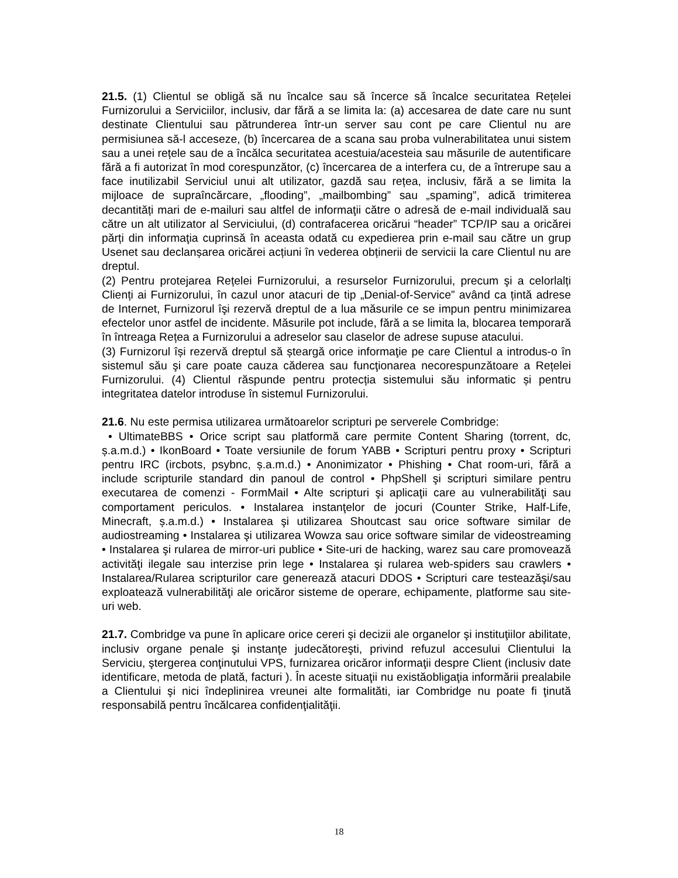21.5. (1) Clientul se obligă să nu încalce sau să încerce să încalce securitatea Rețelei Furnizorului a Serviciilor, inclusiv, dar fără a se limita la: (a) accesarea de date care nu sunt destinate Clientului sau pătrunderea într-un server sau cont pe care Clientul nu are permisiunea să-l acceseze, (b) încercarea de a scana sau proba vulnerabilitatea unui sistem sau a unei rețele sau de a încălca securitatea acestuia/acesteia sau măsurile de autentificare fără a fi autorizat în mod corespunzător, (c) încercarea de a interfera cu, de a întrerupe sau a face inutilizabil Serviciul unui alt utilizator, gazdă sau rețea, inclusiv, fără a se limita la mijloace de supraîncărcare, „flooding”, „mailbombing” sau „spaming”, adică trimiterea decantități mari de e-mailuri sau altfel de informaţii către o adresă de e-mail individuală sau către un alt utilizator al Serviciului, (d) contrafacerea oricărui “header” TCP/IP sau a oricărei părți din informaţia cuprinsă în aceasta odată cu expedierea prin e-mail sau către un grup Usenet sau declanșarea oricărei acțiuni în vederea obținerii de servicii la care Clientul nu are dreptul.
(2) Pentru protejarea Rețelei Furnizorului, a resurselor Furnizorului, precum şi a celorlalți Clienți ai Furnizorului, în cazul unor atacuri de tip „Denial-of-Service” având ca țintă adrese de Internet, Furnizorul îşi rezervă dreptul de a lua măsurile ce se impun pentru minimizarea efectelor unor astfel de incidente. Măsurile pot include, fără a se limita la, blocarea temporară în întreaga Rețea a Furnizorului a adreselor sau claselor de adrese supuse atacului.
(3) Furnizorul își rezervă dreptul să șteargă orice informaţie pe care Clientul a introdus-o în sistemul său şi care poate cauza căderea sau funcţionarea necorespunzătoare a Rețelei Furnizorului. (4) Clientul răspunde pentru protecția sistemului său informatic și pentru integritatea datelor introduse în sistemul Furnizorului.
21.6. Nu este permisa utilizarea următoarelor scripturi pe serverele Combridge:
• UltimateBBS • Orice script sau platformă care permite Content Sharing (torrent, dc, ș.a.m.d.) • IkonBoard • Toate versiunile de forum YABB • Scripturi pentru proxy • Scripturi pentru IRC (ircbots, psybnc, ș.a.m.d.) • Anonimizator • Phishing • Chat room-uri, fără a include scripturile standard din panoul de control • PhpShell şi scripturi similare pentru executarea de comenzi - FormMail • Alte scripturi şi aplicaţii care au vulnerabilităţi sau comportament periculos. • Instalarea instanţelor de jocuri (Counter Strike, Half-Life, Minecraft, ș.a.m.d.) • Instalarea şi utilizarea Shoutcast sau orice software similar de audiostreaming • Instalarea şi utilizarea Wowza sau orice software similar de videostreaming • Instalarea şi rularea de mirror-uri publice • Site-uri de hacking, warez sau care promovează activităţi ilegale sau interzise prin lege • Instalarea şi rularea web-spiders sau crawlers • Instalarea/Rularea scripturilor care generează atacuri DDOS • Scripturi care testeazăşi/sau exploatează vulnerabilităţi ale oricăror sisteme de operare, echipamente, platforme sau site-uri web.
21.7. Combridge va pune în aplicare orice cereri şi decizii ale organelor şi instituţiilor abilitate, inclusiv organe penale şi instanţe judecătoreşti, privind refuzul accesului Clientului la Serviciu, ştergerea conţinutului VPS, furnizarea oricăror informaţii despre Client (inclusiv date identificare, metoda de plată, facturi ). În aceste situaţii nu existăobligaţia informării prealabile a Clientului şi nici îndeplinirea vreunei alte formalităti, iar Combridge nu poate fi ţinută responsabilă pentru încălcarea confidenţialităţii.
18